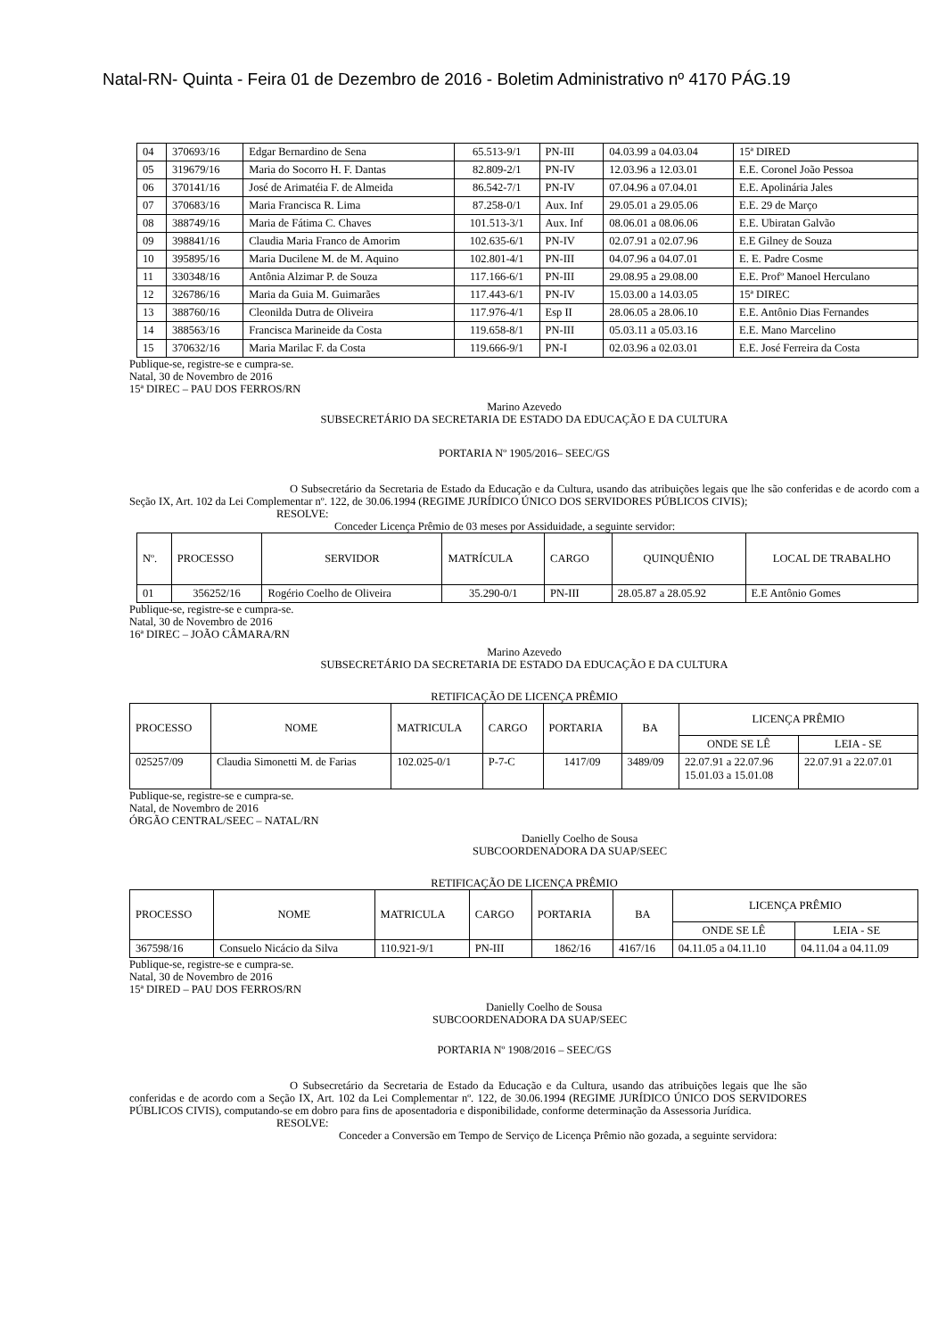Natal-RN- Quinta - Feira 01 de Dezembro de 2016 - Boletim Administrativo nº 4170 PÁG.19
| 04 | 370693/16 | Edgar Bernardino de Sena | 65.513-9/1 | PN-III | 04.03.99 a 04.03.04 | 15ª DIRED |
| 05 | 319679/16 | Maria do Socorro H. F. Dantas | 82.809-2/1 | PN-IV | 12.03.96 a 12.03.01 | E.E. Coronel João Pessoa |
| 06 | 370141/16 | José de Arimatéia F. de Almeida | 86.542-7/1 | PN-IV | 07.04.96 a 07.04.01 | E.E. Apolinária Jales |
| 07 | 370683/16 | Maria Francisca R. Lima | 87.258-0/1 | Aux. Inf | 29.05.01 a 29.05.06 | E.E. 29 de Março |
| 08 | 388749/16 | Maria de Fátima C. Chaves | 101.513-3/1 | Aux. Inf | 08.06.01 a 08.06.06 | E.E. Ubiratan Galvão |
| 09 | 398841/16 | Claudia Maria Franco de Amorim | 102.635-6/1 | PN-IV | 02.07.91 a 02.07.96 | E.E Gilney de Souza |
| 10 | 395895/16 | Maria Ducilene M. de M. Aquino | 102.801-4/1 | PN-III | 04.07.96 a 04.07.01 | E. E. Padre Cosme |
| 11 | 330348/16 | Antônia Alzimar P. de Souza | 117.166-6/1 | PN-III | 29.08.95 a 29.08.00 | E.E. Profº Manoel Herculano |
| 12 | 326786/16 | Maria da Guia M. Guimarães | 117.443-6/1 | PN-IV | 15.03.00 a 14.03.05 | 15ª DIREC |
| 13 | 388760/16 | Cleonilda Dutra de Oliveira | 117.976-4/1 | Esp II | 28.06.05 a 28.06.10 | E.E. Antônio Dias Fernandes |
| 14 | 388563/16 | Francisca Marineide da Costa | 119.658-8/1 | PN-III | 05.03.11 a 05.03.16 | E.E. Mano Marcelino |
| 15 | 370632/16 | Maria Marilac F. da Costa | 119.666-9/1 | PN-I | 02.03.96 a 02.03.01 | E.E. José Ferreira da Costa |
Publique-se, registre-se e cumpra-se.
Natal, 30 de Novembro de 2016
15ª DIREC – PAU DOS FERROS/RN
Marino Azevedo
SUBSECRETÁRIO DA SECRETARIA DE ESTADO DA EDUCAÇÃO E DA CULTURA
PORTARIA Nº 1905/2016– SEEC/GS
O Subsecretário da Secretaria de Estado da Educação e da Cultura, usando das atribuições legais que lhe são conferidas e de acordo com a Seção IX, Art. 102 da Lei Complementar nº. 122, de 30.06.1994 (REGIME JURÍDICO ÚNICO DOS SERVIDORES PÚBLICOS CIVIS);
RESOLVE:
Conceder Licença Prêmio de 03 meses por Assiduidade, a seguinte servidor:
| Nº. | PROCESSO | SERVIDOR | MATRÍCULA | CARGO | QUINQUÊNIO | LOCAL DE TRABALHO |
| 01 | 356252/16 | Rogério Coelho de Oliveira | 35.290-0/1 | PN-III | 28.05.87 a 28.05.92 | E.E Antônio Gomes |
Publique-se, registre-se e cumpra-se.
Natal, 30 de Novembro de 2016
16ª DIREC – JOÃO CÂMARA/RN
Marino Azevedo
SUBSECRETÁRIO DA SECRETARIA DE ESTADO DA EDUCAÇÃO E DA CULTURA
RETIFICAÇÃO DE LICENÇA PRÊMIO
| PROCESSO | NOME | MATRICULA | CARGO | PORTARIA | BA | LICENÇA PRÊMIO | |
| | | | | | | ONDE SE LÊ | LEIA - SE |
| 025257/09 | Claudia Simonetti M. de Farias | 102.025-0/1 | P-7-C | 1417/09 | 3489/09 | 22.07.91 a 22.07.96 15.01.03 a 15.01.08 | 22.07.91 a 22.07.01 |
Publique-se, registre-se e cumpra-se.
Natal, de Novembro de 2016
ÓRGÃO CENTRAL/SEEC – NATAL/RN
Danielly Coelho de Sousa
SUBCOORDENADORA DA SUAP/SEEC
RETIFICAÇÃO DE LICENÇA PRÊMIO
| PROCESSO | NOME | MATRICULA | CARGO | PORTARIA | BA | LICENÇA PRÊMIO | |
| | | | | | | ONDE SE LÊ | LEIA - SE |
| 367598/16 | Consuelo Nicácio da Silva | 110.921-9/1 | PN-III | 1862/16 | 4167/16 | 04.11.05 a 04.11.10 | 04.11.04 a 04.11.09 |
Publique-se, registre-se e cumpra-se.
Natal, 30 de Novembro de 2016
15ª DIRED – PAU DOS FERROS/RN
Danielly Coelho de Sousa
SUBCOORDENADORA DA SUAP/SEEC
PORTARIA Nº 1908/2016 – SEEC/GS
O Subsecretário da Secretaria de Estado da Educação e da Cultura, usando das atribuições legais que lhe são conferidas e de acordo com a Seção IX, Art. 102 da Lei Complementar nº. 122, de 30.06.1994 (REGIME JURÍDICO ÚNICO DOS SERVIDORES PÚBLICOS CIVIS), computando-se em dobro para fins de aposentadoria e disponibilidade, conforme determinação da Assessoria Jurídica.
RESOLVE:
Conceder a Conversão em Tempo de Serviço de Licença Prêmio não gozada, a seguinte servidora: